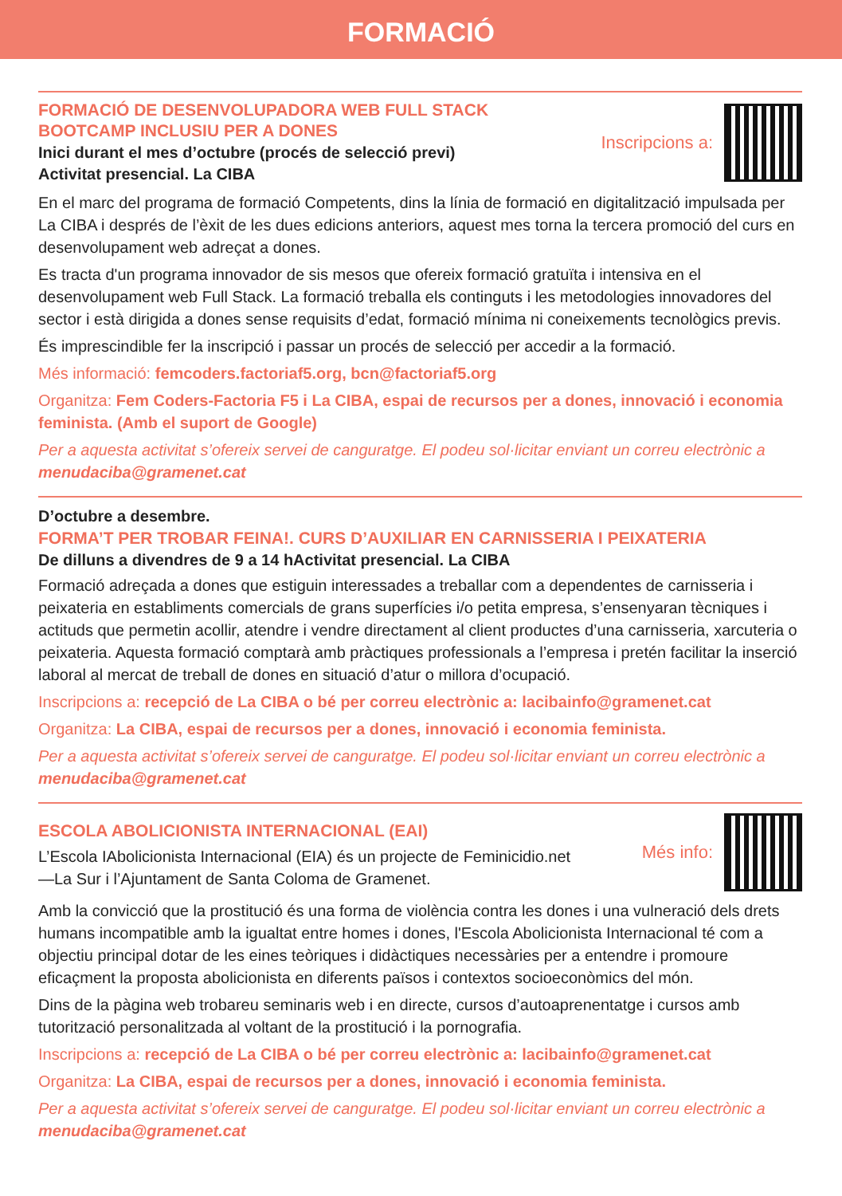FORMACIÓ
FORMACIÓ DE DESENVOLUPADORA WEB FULL STACK
BOOTCAMP INCLUSIU PER A DONES
Inici durant el mes d’octubre (procés de selecció previ)
Activitat presencial. La CIBA
Inscripcions a:
En el marc del programa de formació Competents, dins la línia de formació en digitalització impulsada per La CIBA i després de l’èxit de les dues edicions anteriors, aquest mes torna la tercera promoció del curs en desenvolupament web adreçat a dones.
Es tracta d'un programa innovador de sis mesos que ofereix formació gratuïta i intensiva en el desenvolupament web Full Stack. La formació treballa els continguts i les metodologies innovadores del sector i està dirigida a dones sense requisits d’edat, formació mínima ni coneixements tecnològics previs.
És imprescindible fer la inscripció i passar un procés de selecció per accedir a la formació.
Més informació: femcoders.factoriaf5.org, bcn@factoriaf5.org
Organitza: Fem Coders-Factoria F5 i La CIBA, espai de recursos per a dones, innovació i economia feminista. (Amb el suport de Google)
Per a aquesta activitat s’ofereix servei de canguratge. El podeu sol·licitar enviant un correu electrònic a menudaciba@gramenet.cat
D’octubre a desembre.
FORMA’T PER TROBAR FEINA!. CURS D’AUXILIAR EN CARNISSERIA I PEIXATERIA
De dilluns a divendres de 9 a 14 hActivitat presencial. La CIBA
Formació adreçada a dones que estiguin interessades a treballar com a dependentes de carnisseria i peixateria en establiments comercials de grans superfícies i/o petita empresa, s’ensenyaran tècniques i actituds que permetin acollir, atendre i vendre directament al client productes d’una carnisseria, xarcuteria o peixateria. Aquesta formació comptarà amb pràctiques professionals a l’empresa i pretén facilitar la inserció laboral al mercat de treball de dones en situació d’atur o millora d’ocupació.
Inscripcions a: recepció de La CIBA o bé per correu electrònic a: lacibainfo@gramenet.cat
Organitza: La CIBA, espai de recursos per a dones, innovació i economia feminista.
Per a aquesta activitat s’ofereix servei de canguratge. El podeu sol·licitar enviant un correu electrònic a menudaciba@gramenet.cat
ESCOLA ABOLICIONISTA INTERNACIONAL (EAI)
L’Escola IAbolicionista Internacional (EIA) és un projecte de Feminicidio.net
—La Sur i l’Ajuntament de Santa Coloma de Gramenet.
Més info:
Amb la convicció que la prostitució és una forma de violència contra les dones i una vulneració dels drets humans incompatible amb la igualtat entre homes i dones, l'Escola Abolicionista Internacional té com a objectiu principal dotar de les eines teòriques i didàctiques necessàries per a entendre i promoure eficaçment la proposta abolicionista en diferents països i contextos socioeconòmics del món.
Dins de la pàgina web trobareu seminaris web i en directe, cursos d’autoaprenentatge i cursos amb tutorització personalitzada al voltant de la prostitució i la pornografia.
Inscripcions a: recepció de La CIBA o bé per correu electrònic a: lacibainfo@gramenet.cat
Organitza: La CIBA, espai de recursos per a dones, innovació i economia feminista.
Per a aquesta activitat s’ofereix servei de canguratge. El podeu sol·licitar enviant un correu electrònic a menudaciba@gramenet.cat